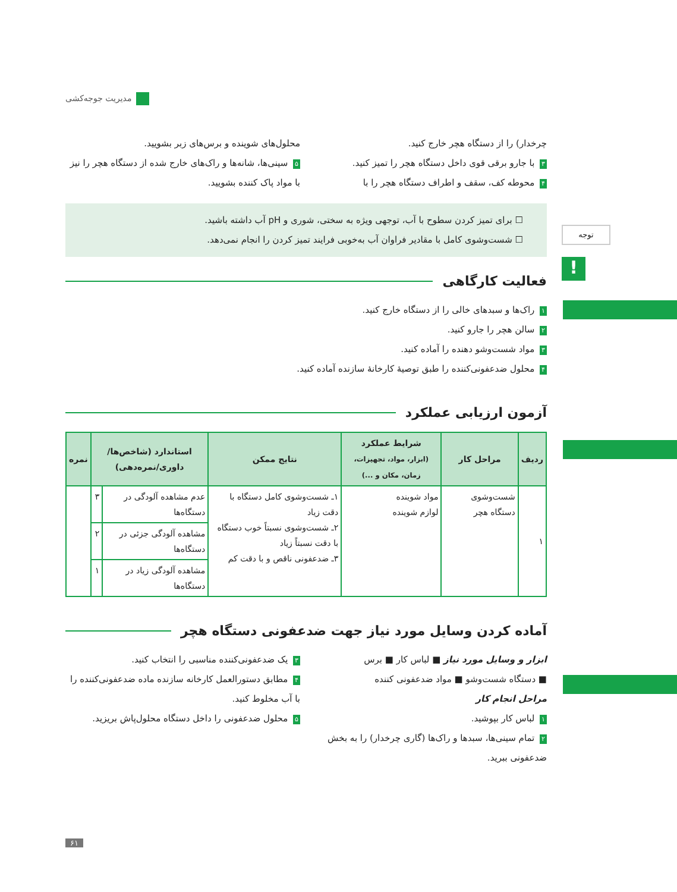مدیریت جوجه‌کشی
توجه
!
چرخدار) را از دستگاه هچر خارج کنید.
۳ با جارو برقی قوی داخل دستگاه هچر را تمیز کنید.
۴ محوطه کف، سقف و اطراف دستگاه هچر را با
محلول‌های شوینده و برس‌های زبر بشویید.
۵ سینی‌ها، شانه‌ها و راک‌های خارج شده از دستگاه هچر را نیز با مواد پاک کننده بشویید.
☐ برای تمیز کردن سطوح با آب، توجهی ویژه به سختی، شوری و pH آب داشته باشید.
☐ شست‌وشوی کامل با مقادیر فراوان آب به‌خوبی فرایند تمیز کردن را انجام نمی‌دهد.
فعالیت کارگاهی
۱ راک‌ها و سبدهای خالی را از دستگاه خارج کنید.
۲ سالن هچر را جارو کنید.
۳ مواد شست‌وشو دهنده را آماده کنید.
۴ محلول ضدعفونی‌کننده را طبق توصیهٔ کارخانهٔ سازنده آماده کنید.
آزمون ارزیابی عملکرد
| ردیف | مراحل کار | شرایط عملکرد (ابزار، مواد، تجهیزات، زمان، مکان و ...) | نتایج ممکن | استاندارد (شاخص‌ها/ داوری/نمره‌دهی) | | نمره |
| --- | --- | --- | --- | --- | --- | --- |
| ۱ | شست‌وشوی دستگاه هچر | مواد شوینده لوازم شوینده | ۱ـ شست‌وشوی کامل دستگاه با دقت زیاد ۲ـ شست‌وشوی نسبتاً خوب دستگاه با دقت نسبتاً زیاد ۳ـ ضدعفونی ناقص و با دقت کم | عدم مشاهده آلودگی در دستگاه‌ها | ۳ | |
| | | | | مشاهده آلودگی جزئی در دستگاه‌ها | ۲ | |
| | | | | مشاهده آلودگی زیاد در دستگاه‌ها | ۱ | |
آماده کردن وسایل مورد نیاز جهت ضدعفونی دستگاه هچر
ابزار و وسایل مورد نیاز ■ لباس کار ■ برس
■ دستگاه شست‌وشو ■ مواد ضدعفونی کننده
مراحل انجام کار
۱ لباس کار بپوشید.
۲ تمام سینی‌ها، سبدها و راک‌ها (گاری چرخدار) را به بخش ضدعفونی ببرید.
۳ یک ضدعفونی‌کننده مناسبی را انتخاب کنید.
۴ مطابق دستورالعمل کارخانه سازنده ماده ضدعفونی‌کننده را با آب مخلوط کنید.
۵ محلول ضدعفونی را داخل دستگاه محلول‌پاش بریزید.
۶۱